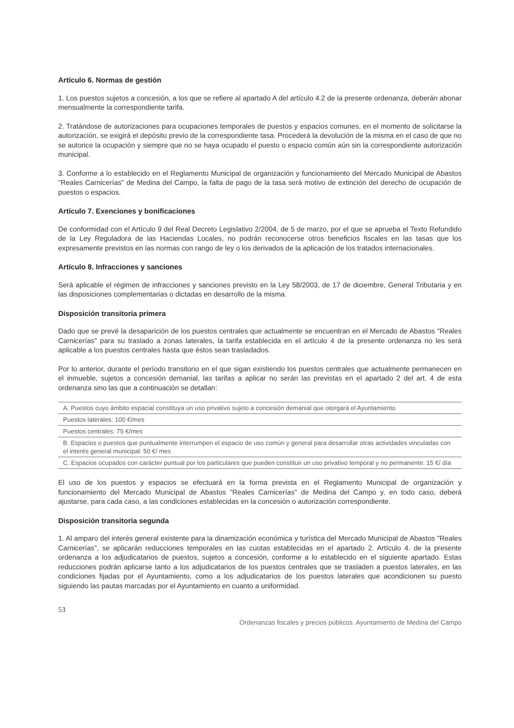Artículo 6. Normas de gestión
1. Los puestos sujetos a concesión, a los que se refiere al apartado A del artículo 4.2 de la presente ordenanza, deberán abonar mensualmente la correspondiente tarifa.
2. Tratándose de autorizaciones para ocupaciones temporales de puestos y espacios comunes, en el momento de solicitarse la autorización, se exigirá el depósito previo de la correspondiente tasa. Procederá la devolución de la misma en el caso de que no se autorice la ocupación y siempre que no se haya ocupado el puesto o espacio común aún sin la correspondiente autorización municipal.
3. Conforme a lo establecido en el Reglamento Municipal de organización y funcionamiento del Mercado Municipal de Abastos "Reales Carnicerías" de Medina del Campo, la falta de pago de la tasa será motivo de extinción del derecho de ocupación de puestos o espacios.
Artículo 7. Exenciones y bonificaciones
De conformidad con el Artículo 9 del Real Decreto Legislativo 2/2004, de 5 de marzo, por el que se aprueba el Texto Refundido de la Ley Reguladora de las Haciendas Locales, no podrán reconocerse otros beneficios fiscales en las tasas que los expresamente previstos en las normas con rango de ley o los derivados de la aplicación de los tratados internacionales.
Artículo 8. Infracciones y sanciones
Será aplicable el régimen de infracciones y sanciones previsto en la Ley 58/2003, de 17 de diciembre, General Tributaria y en las disposiciones complementarias o dictadas en desarrollo de la misma.
Disposición transitoria primera
Dado que se prevé la desaparición de los puestos centrales que actualmente se encuentran en el Mercado de Abastos "Reales Carnicerías" para su traslado a zonas laterales, la tarifa establecida en el artículo 4 de la presente ordenanza no les será aplicable a los puestos centrales hasta que éstos sean trasladados.
Por lo anterior, durante el período transitorio en el que sigan existiendo los puestos centrales que actualmente permanecen en el inmueble, sujetos a concesión demanial, las tarifas a aplicar no serán las previstas en el apartado 2 del art. 4 de esta ordenanza sino las que a continuación se detallan:
| A. Puestos cuyo ámbito espacial constituya un uso privativo sujeto a concesión demanial que otorgará el Ayuntamiento |
| Puestos laterales: 100 €/mes |
| Puestos centrales: 75 €/mes |
| B. Espacios o puestos que puntualmente interrumpen el espacio de uso común y general para desarrollar otras actividades vinculadas con el interés general municipal: 50 €/ mes |
| C. Espacios ocupados con carácter puntual por los particulares que pueden constituir un uso privativo temporal y no permanente: 15 €/ día |
El uso de los puestos y espacios se efectuará en la forma prevista en el Reglamento Municipal de organización y funcionamiento del Mercado Municipal de Abastos "Reales Carnicerías" de Medina del Campo y, en todo caso, deberá ajustarse, para cada caso, a las condiciones establecidas en la concesión o autorización correspondiente.
Disposición transitoria segunda
1. Al amparo del interés general existente para la dinamización económica y turística del Mercado Municipal de Abastos "Reales Carnicerías", se aplicarán reducciones temporales en las cuotas establecidas en el apartado 2. Artículo 4. de la presente ordenanza a los adjudicatarios de puestos, sujetos a concesión, conforme a lo establecido en el siguiente apartado. Estas reducciones podrán aplicarse tanto a los adjudicatarios de los puestos centrales que se trasladen a puestos laterales, en las condiciones fijadas por el Ayuntamiento, como a los adjudicatarios de los puestos laterales que acondicionen su puesto siguiendo las pautas marcadas por el Ayuntamiento en cuanto a uniformidad.
53
Ordenanzas fiscales y precios públicos. Ayuntamiento de Medina del Campo